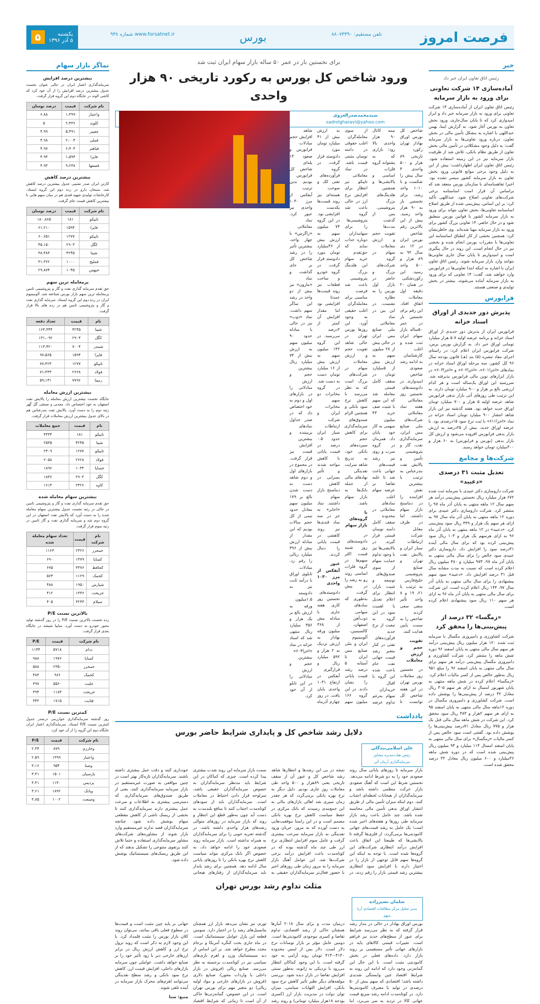فرصت امروز
تلفن مستقیم: ۸۸۰۷۳۳۹۰ بورس www.forsatnet.ir شماره ۹۳۸
یکشنبه
۵ آذر ۱۳۹۶ ۵
خبر
رئیس اتاق تعاون ایران خبر داد
آماده‌سازی ۱۴ شرکت تعاونی برای ورود به بازار سرمایه
رئیس اتاق تعاون ایران از آماده‌سازی ۱۴ شرکت تعاونی برای ورود به بازار سرمایه خبر داد و ابراز امیدواری کرد که تا پایان سال‌جاری، ورود بخش تعاون به بورس آغاز شود. به گزارش ایبنا، بهمن عبداللهی با اشاره به مشکل تأمین مالی در بخش تعاون، درباره ورود تعاونی‌ها به بازار سرمایه گفت: به دلیل وجود مشکلاتی در تأمین مالی بخش تعاون از طریق نظام بانکی، تلاش شد از ظرفیت بازار سرمایه نیز در این زمینه استفاده شود. رئیس اتاق تعاون ایران اظهارداشت: پیش از این به دلیل وجود برخی موانع قانونی ورود بخش تعاون به بازار سرمایه کشور میسر نشده بود. اخیرا تفاهمنامه‌ای با سازمان بورس منعقد شد که براساس آن قرار است اساسنامه برخی شرکت‌های تعاونی اصلاح شود. عبداللهی تأکید کرد: بر این اساس، پیش‌بینی شده از طریق اصلاح اساسنامه تعاونی‌ها، بخش تعاون بتواند برای ورود به بازار سرمایه کشور با قوانین بورس منطبق شود و در حال حاضر، ۱۴ تعاونی بزرگ کشور برای ورود به بازار سرمایه مهیا شده‌اند. وی خاطرنشان کرد: همچنین بخشی از کار انطباق اساسنامه این تعاونی‌ها با مقررات بورس انجام شده و بخشی نیز در حال انجام است. این روند در حال پیگیری است و امیدواریم تا پایان سال جاری تعاونی‌ها بتوانند وارد بازار سرمایه شوند. رئیس اتاق تعاون ایران با اشاره به اینکه ابتدا تعاونی‌ها در فرابورس وارد خواهند شد، گفت: ۱۴ تعاونی که برای ورود به بازار سرمایه آماده می‌شوند، بیشتر در بخش تولیدی و صنعتی هستند.
فرابورس
پذیرش دور جدیدی از اوراق اسناد خزانه
فرابورس ایران از پذیرش دور جدیدی از اوراق اسناد خزانه و برنامه عرضه اولیه ۵.۷ هزار میلیارد تومانی اوراق خبر داد. به گزارش بورس پرس، شرکت فرابورس ایران اعلام کرد: در راستای اجرای مفاد تبصره (۵) بند (هـ) قانون بودجه سال ۹۶ کل کشور، سه مرحله اوراق اسناد خزانه در نمادهای «اخزا۶۰۱»، «اخزا۶۰۲» و «اخزا۶۰۳» در بازار ابزارهای نوین مالی فرابورس پذیرفته شد. سررسید این اوراق یک‌ساله است و هر کدام ارزشی بالغ بر هزار و ۹۰۰ میلیارد تومان دارند. به این ترتیب طی روزهای آتی بازار بدهی فرابورس شاهد عرضه اولیه ۵ هزار و ۷۰۰ میلیارد تومان اوراق جدید خواهد بود. هفته گذشته نیز این بازار شاهد انتشار ۹۰۰ میلیارد تومان اسناد خزانه در نماد «اخزا۶۱۱» با ثبت نرخ سود ۱۵درصدی بود. با عرضه اوراق جدید، بیش از ۲۵درصد به ارزش بازار بدهی فرابورس افزوده می‌شود و ارزش کل بازار بدهی (بورس و فرابورس) به ۶۰ هزار و ۳۰۰میلیارد تومان خواهد رسید.
شرکت‌ها و مجامع
تعدیل مثبت ۳۱ درصدی «دعبید»
شرکت داروسازی دکتر عبیدی با سرمایه ثبت شده ۶۷۲ هزار میلیارد ریال نخستین پیش‌بینی درآمد هر سهم سال ۱۲ ماهه منتهی به پایان آذر ماه ۹۷ را منتشر کرد. شرکت داروسازی دکتر عبیدی برای دوره ۱۲ ماهه منتهی به پایان آذر ماه سال ۹۷ به ازای هر سهم یک هزار و ۴۴۹ ریال سود پیش‌بینی کرد. «دعبید» در ۱۲ ماهه منتهی به پایان آذر ماه ۹۶ به ازای هرسهم یک هزار و ۱۰۳ ریال سود پیش‌بینی کرده بود که برای سال مالی آینده ۳۱درصد سود را افزایش داد. داروسازی دکتر عبیدی سود خالص را برای سال مالی منتهی به پایان آذر ماه ۹۷، ۹۷۳ میلیارد و ۴۸۰ میلیون ریال اعلام کرده است که نسبت به مدت مشابه سال قبل ۳۱ درصد افزایش داد. «دعبید» سود سهم پیشنهادی را برای سال مالی منتهی به پایان آذر سال ۹۷، ۱۴۴ ریال اعلام کرده است. این شرکت برای سال مالی منتهی به پایان آذر ماه ۹۶ به ازای هر سهم ۱۱۰ ریال سود پیشنهادی اعلام کرده است.
«زمگسا» ۳۲ درصد از پیش‌بینی‌ها را محقق کرد
شرکت کشاورزی و دامپروری مگسال با سرمایه ثبت شده ۱۲۰ هزار میلیون ریال پیش‌بینی درآمد هر سهم سال مالی منتهی به پایان اسفند ۹۶ دوره شش ماهه را منتشر کرد. شرکت کشاورزی و دامپروری مگسال پیش‌بینی درآمد هر سهم برای سال مالی منتهی به پایان اسفند ۹۶ را مبلغ ۹۵۱ ریال به‌طور خالص پس از کسر مالیات اعلام کرد. «زمگسا» اعلام کرده در شش ماهه منتهی به پایان شهریور امسال به ازای هر سهم ۳۰۵ ریال معادل ۳۲ درصد از پیش‌بینی‌ها را پوشش داده است. شرکت کشاورزی و دامپروری مگسال در دوره ۱۲ماهه سال مالی منتهی به پایان اسفند ۹۵ به ازای هر سهم ۲هزار و ۴۸۳ ریال سود محقق کرد. این شرکت در شش ماهه سال مالی قبل یک هزار و ۷۷۵ ریال معادل ۷۱درصد پیش‌بینی‌ها را پوشش داده بود. گفتنی است سود خالص پس از کسر مالیات «زمگسال» برای سال مالی منتهی به پایان اسفند امسال ۱۱۴ میلیارد و ۹۳ میلیون ریال پیش‌بینی شده است که در دوره شش ماهه ۳۶میلیارد و ۶۰۰ میلیون ریال معادل ۳۲ درصد محقق شده است.
برای نخستین بار در عمر ۵۰ ساله بازار سهام ایران ثبت شد
ورود شاخص کل بورس به رکورد تاریخی ۹۰ هزار واحدی
سیدمحمدصدرالغروی
sadrolgharavi@yahoo.com
شاخص کل بورس اوراق بهادار تهران رکورد تاریخی ۸۹ هزار و ۵۰۰ واحدی ۴ سال پیش را شکست و با ۱۰۱۰ واحد رشد، برای نخستین بار به ۹۰ هزار واحد رسید. پیش از این بالاترین رقم شاخص بورس ایران در ۱۲ دی سال ۹۲ به ۸۹ هزار و ۵۰۰ واحد رسید. این رکوردشکنی در همان ۲۰ دقیقه اول معاملات اتفاق افتاد. این رقم برای نخستین بار در عمر ۵۰ساله بازار سهام ایران ثبت شده و اغلب کارشناسان به ادامه رشد صعودی شاخص امیدوارند. در دادوستدهای نخستین روز معاملاتی هفته نماد معاملاتی شرکت‌های ملی صنایع مس ایران، سرمایه‌گذاری نفت، گاز و پتروشیمی تأمین و پالایش نفت بندرعباس به ترتیب با بیشترین نقش افزاینده را در دماسنج بازار سهام داشتند، اما در طرف مقابل شرکت ارتباطات سیار ایران و پالایش نفت تهران و صنایع پتروشیمی خلیج‌فارس به ترتیب با ۲۱، ۱۹ و ۸ واحد تأثیر منفی سعی کردند شاخص را به سمت پایین هدایت کنند.
تقویت حجم و ارزش معاملات
در نخستین روز معاملات بورس تهران در این هفته شاخص کل توانست تا نیمه کانال ۹۰ هزار واحدی بالا رود؛ بازاری که به پشتوانه گروه فلزات اساسی و پالایشی‌ها و همچنین هلدینگ‌های بزرگ پتروشیمی، پس از گذشت مدت‌ها تقویت حجم و ارزش معاملات سهام در گروه شرکت‌های بزرگ و حاضر در بازار اول بورس را به نظاره نشست. در این بین در نماد معاملاتی ملی صنایع مس ایران در حالی بیش از ۲۸ میلیون سهم به ارزش بیش از ۵میلیارد تومان در سقف کامل قیمتی معامله شد که این سهم با تثبیت صف خرید ۴۳ میلیون سهمی به کار خود پایان داد. همزمان در گروه سرب و روی نیز رشد قیمت‌های جهانی باعث شد تا غلبه تقاضا بر عرضه سهام اغلب نمادهای معاملاتی در محدوده سقف کامل دامنه نوسان قیمتی قرار گیرند. در پالایشی‌ها نیز با وجود تداوم حمایت سهام از سوی صندوق‌های توسعه و تثبیت بازار، انتظار برای اعلام تعدیل با اهمیت سود در این گروه به تبعیت از نرخ جدید فرآورده‌های نفتی در کنار متغیر رشد قیمت جهانی نفت خام باعث شده این گروه با اقبال خریداران سهام به‌رغم تداوم عرضه از سوی معامله‌گران اغلب حقوقی در دامنه نوسان مثبتی قیمت باشد. در نماد معاملاتی تاپیکو نیز انتظار برای افزایش نرخ ارز در حالی باعث شد گروه پتروشیمی‌ها را برای سهامداران دوباره جذاب نماید که حق‌تقدم خرید سهام این هلدینگ بزرگ پتروشیمی باعث شد فرصت مناسبی برای معامله‌گران اغلب حقیقی به وجود آورد. این روزها بورس تهران در حالی شاهد تقویت حجم و ارزش معاملات سهام در شرکت‌های بزرگ است که به نظر می‌رسد با کاهش نرخ سود بانکی و همچنین الزام صندوق‌های سرمایه‌گذاری برای کاهش حجم سپرده‌های بانکی خود، به تدریج شاهد سرایت نقدینگی نهادهای مالی از جمله بانک‌ها به بازار سهام باشد.
با گروه‌های بازار سهام
در دادوستدهای روز شنبه قیمت اکثر سهم‌ها در گروه فلزات اساسی روند رو به رشد را در پیش گرفت، به‌طوری که نمادهای سهامی ذوب‌آهن اصفهان، کالسیمین، آلومینیوم ایران و ملی صنایع مس ایران تا آستانه ۵ درصد رشد قیمت پایانی را نشان دادند. در این گروه ۱۶۶ میلیون سهم به ارزش بیش از ۴۱ میلیارد تومان مورد دادوستد قرار گرفت. در گروه فرآورده‌های نفتی کک و سوخت هسته‌ای نیز روند قیمت‌ها یکدست افزایشی بود. در این گروه ۷۴ میلیون سهم به ارزش بیش از ۳۶میلیارد تومان مورد دادوستد قرار گرفت. در گروه خودرو و ساخت قطعات نیز روند قیمت‌ها عمدتا افزایشی بود اما مقدار افزایش آن کمتر از ۲درصد می‌رسید. در این گروه ۱۴۲ میلیون سهم به ارزش بیش از ۱۶ میلیارد تومان دست به دست شد. در گروه مخابرات دو سهم مخابرات ایران و شرکت ارتباطات سیار ایران حدود ۰.۵ درصد در قیمت پایانی با کاهش مواجه شدند و تأثیر بسزایی در کاهش دماسنج بازار سهام داشتند. نماد «اخابر» به جز در سه نماد قندی‌ها نیز روند کاهشی در قیمت پایانی را دنبال کردند.
عبور آیفکس از مرز ۱۰۳۰ واحدی
دادوستدهای نخستین روز کاری هفته جاری با مبادله بیش از ۳۶۸ میلیون ورقه بهادار به ارزش نزدیک به ۲ هزار و ۵۹۲ میلیارد ریال و قرارگیری آیفکس در ارتفاع ۱۰۳۱ واحدی پایان یافت. در روز چهارم آذرماه شاهد افزایش حجم مبادلات فرابورس و صعود ۱۴ پله‌ای شاخص کل فرابورس بودیم. بدین ترتیب آیفکس از مرز ۱۰۳۰ واحدی نیز عبور کرد. نماد معاملاتی «زاگرس» با چهار واحد، بیشترین تأثیر را در رشد شاخص کل بر جای گذاشت و نماد «مارون» نیز بیش از دو واحد در رشد این نماگر سهم داشت. نماد «ذوب» نیز در حالی با مبادله حدود ۹۰ میلیون سهم به ارزش بیش از ۷۳ میلیارد ریال بیشترین حجم و ارزش مبادلاتی را در بازارهای اول و دوم به خود اختصاص داد که در صدر جداول نمادهای پربیننده و بیشترین افزایش قیمت نیز قرار گرفت. در مجموع در بازارهای اول و دوم شاهد دست به دست شدن بالغ بر ۱۷۹ میلیون سهم معادل حدود نیمی از کل حجم مبالات بودیم که این مقدار از مبادله ارزش بیش از ۳۹۶ میلیارد ریالی را رقم زد. مبادلات تابلوی اوراق با درآمد ثابت نیز به دادوستد ۱.۵میلیون ورقه به ارزش بالغ بر یک هزار و ۳۵۶ میلیارد ریال منتهی شد که اسناد خزانه در نماد «اخزا۶۰۴» بیشترین حجم و ارزش مبادلاتی را در این تابلو از آن خود کرد.
یادداشت
دلایل رشد شاخص کل و پایداری شرایط حاضر بورس
علی اسلامی‌بیدگلی
رئیس هیات‌مدیره مشاور سرمایه‌گذاری آرمان آتی
بازار سرمایه تا روزهای پایانی سال روند صعودی خود را به دو شرط ادامه می‌دهد. نخستین شرط این است که آهنگ صعودی بازار حرکت منظمی داشته باشد و سرمایه‌گذاران از هیجانات لحظه‌ای اجتناب کنند. دوم اینکه میزان تأمین مالی از طریق انتشار اوراق بدهی تأمین مالی محاسبه شده باشد. چند عامل باعث رشد بازار سرمایه طی روزها و هفته‌های اخیر شده است؛ یک عامل به رشد قیمت‌های جهانی کامودیتی‌ها برمی‌گردد، از فلزی‌ها گرفته تا پالایشی‌ها که طبیعتا این اتفاق باعث افزایش درآمد انتظاری شرکت‌های این گروه‌ها شده است. با توجه به اینکه این گروه‌ها سهم قابل توجهی از بازار را در اختیار دارند با افزایش سود انتظاری بیشترین رشد قیمتی بازار را رقم زدند، در نتیجه در پی این رشدها و انتظارها شاهد رشد شاخص کل و عبور آن از سقف تاریخی یعنی ۸۹هزار و ۵۰۰ واحد طی معاملات روز جاری بودیم. دلیل دیگر به نرخ بهره بانکی برمی‌گردد که هر چقدر زمان سپری شد اهالی بازارهای مالی به این جمع‌بندی رسیدند که بانک مرکزی در حفظ سیاست کاهش نرخ بهره بانکی مصمم است و در این راستا موفقیت‌هایی به دست آورده که به مرور، جریان ورود نقدینگی به بازار سرمایه سرعت بیشتری گرفت و عامل سوم افزایش انتظاری نرخ ارز طی چند ماه گذشته بوده که در کوتاه‌مدت باعث افزایش درآمد برخی شرکت‌ها شد. این عوامل آهنگ بازار سرمایه را به مرور زمان طی روزهای اخیر با حضور فعال‌تر سرمایه‌گذاران حقیقی به سمت بازار سرمایه این روند شدت بیشتری پیدا کرده است. چیزی که کماکان در این شرایط باید مدنظر سرمایه‌گذاران به خصوص سرمایه‌گذاران حقیقی باشد، سرلوحه قرار دادن احتیاط در معاملات است. سرمایه‌گذاران باید از سودهای کوتاه‌مدت اجتناب کنند تا منافع بلندمدت به دست آید چون به‌طور قطع این انتظار و روند که بازار سرمایه در روزهای متوالی رشدهای هزار واحدی داشته باشد، در گذشته تجربه خوبی را برای سرمایه‌گذاران به همراه نداشته است. بازار سرمایه روند صعودی خود را ادامه خواهد داد، به خصوص اگر بانک مرکزی بتواند سیاست کاهش نرخ بهره بانکی را تا روزهای پایانی سال ادامه دهد. همچنین برای رشد پایدار باید سرمایه‌گذاران از رفتارهای هیجانی خودداری کنند و دقت عمل بیشتری داشته باشند. سرمایه‌گذاران تازه‌کار بهتر است در چنین مواقعی به صورت غیرمستقیم در بازار سرمایه سرمایه‌گذاری کنند، یعنی از طریق صندوق‌های سرمایه‌گذاری که دسترسی بیشتری به اطلاعات و سرعت عمل بیشتری دارند سرمایه‌گذاری کنند تا بخشی از ریسک ناشی از کاهش مقطعی سهام پوشش داده شود. چنانچه سرمایه‌گذاران قصد ندارند غیرمستقیم وارد بازار شوند از مشاوره‌های شرکت‌های مشاور سرمایه‌گذاری استفاده و حتما تلاش کنند پرتفوی متنوعی را تشکیل بدهند که از این طریق ریسک‌های سیستماتیک پوشش داده شود.
مثلث تداوم رشد بورس تهران
سلمان نصیرزاده
مدیر تحلیل مرکز مطالعات اقتصادی آریا سهم
بورس اوراق بهادار در حالی در مدار رشد قرار گرفته که به نظر می‌رسد شرایط برای عبور از سطح‌های جدید نیز فراهم است. تغییرات قیمتی کالاهای پایه در بازارهای جهانی تأثیر مستقیمی بر روند بازار دارد. داده‌های فعلی در بخش کامودیتی مثبت است. با این حال این گمانه‌زنی وجود دارد که ادامه این روند به شرایط اقتصاد چین وابستگی شدیدی داشته باشد؛ اقتصادی که سهم بیش از ۵۰ درصدی در تولید یا مصرف کامودیتی‌ها دارد. در کوتاه‌مدت ادامه رشد سریع قیمت جهانی کالا در تردید به سر می‌برد، اما درمیان مدت و برای سال ۲۰۱۸ آمارها همچنان حاکی از رشد اقتصادی، تداوم تقاضا و کسری موجودی کامودیتی‌ها است. دومین عامل مؤثر بر بازار نوسانات نرخ دلار است. دلار پس از لمس محدوده ۴۱۴۰-۴۱۳۰ تومان روند آرامی به خود گرفته است. با این وجود کماکان انتظار می‌رود با نزدیکی به ژانویه، به‌طور سنتی افزایش تقاضا در بازار دیده شود. بررسی مولفه‌های دیگر نظیر تأثیر کاهش نرخ سود بانکی، افزایش التهابات سیاسی، میزان توان دولت در مدیریت بازار ارز (کسری بودجه ۱۸هزار میلیارد تومانی) و روند رشد تورم، نیز نشان می‌دهد بازار ارز همچنان پتانسیل‌های رشد را در اختیار دارد. سومین قطعه این پازل عوامل سیستماتیک است. در ماه جاری بحث کنگره آمریکا و برجام مجدد مطرح خواهد شد. بر این اساس از دید سیستماتیک وزن و اهرم بازی‌های سیاسی نیز در کوتاه‌مدت برجسته به نظر می‌رسد. صنایع ریالی (فروش در بازار داخلی یا واردات محور)، صنایع دلاری (فروش در بازارهای خارجی و مواد اولیه ریالی) دو متغیر مهم برای بورس تهران است. در این خصوص، گمانه‌زنی‌ها حاکی از آن است تا زمانی که شرایط اقتصاد جهانی بر پایه چین مثبت است و قیمت‌ها در سطوح فعلی باقی بمانند، می‌توان روند کلان بازار بورس را مثبت قلمداد کرد. با این وجود لازم به ذکر است که روند نزول نرخ ارز و کاهش ارزش ریال در برابر ارزهای خارجی دیر یا زود تأثیر خود را بر صنایع خواهد داشت. عواملی چون سرمایه بازارهای داخلی، افزایش قیمت ارز، کاهش نرخ سود بانکی و رشد سطح نقدینگی می‌توانند اهرم‌های محرک بازار سرمایه در آینده تلقی شوند.
منبع: سنا
نماگر بازار سهام
بیشترین درصد افزایش
سرمایه‌گذاری اعتبار ایران در حالی عنوان نخست جدول بیشترین درصد افزایش را از آن خود کرد که کاشی الوند در جایگاه دوم این گروه قرار گرفت.
| نام شرکت | قیمت | درصد نوسان |
| --- | --- | --- |
| واعتبار | ۱،۳۹۹ | ۶.۸۸ |
| کلوند | ۲،۴۳۶ | ۵ |
| چفیبر | ۵،۴۹۱ | ۴.۹۹ |
| فملی | ۲،۰۰۴ | ۴.۹۸ |
| فباهنر | ۶،۴۰۳ | ۴.۹۷ |
| فایرا | ۱،۵۹۴ | ۴.۹۴ |
| قصفها | ۹،۲۳۸ | ۴.۹۳ |
بیشترین درصد کاهش
کارتن ایران صدر نشینی جدول بیشترین درصد کاهش شد. سبحان دارو در رده دوم این گروه ایستاد. کارخانجات تولیدی شهید قندی هم در میان سهم هایی با بیشترین کاهش قیمت جای گرفت.
| نام شرکت | قیمت | درصد نوسان |
| --- | --- | --- |
| تاپیکو | ۱۸۱ | ۱۸۰.۸۶۵ |
| فایرا | ۱۵۹۴ | ۶۱.۲۱۰ |
| تاپیکو | ۱۲۷۷ | ۶۰.۶۵۱ |
| کگل | ۲۹۰۳ | ۴۵.۱۵۰ |
| شپنا | ۴۲۴۵ | ۳۸.۴۸۳ |
| فملیح | ۱۰۰۰ | ۳۱.۳۶۲ |
| خبهمن | ۱۰۴۵ | ۲۹.۸۷۴ |
پرمعامله ترین سهم
حق تقدم سرمایه گذاری نفت و گاز و پتروشیمی تامین پرمعامله ترین سهم بازار بورس شناخته شد. آلومینیوم ایران در رده دوم این گروه ایستاد. سرمایه گذاری نفت و گاز و پتروشیمی تامین هم در رده های بالا قرار گرفت.
| نام | قیمت | تعداد دفعه |
| --- | --- | --- |
| شپنا | ۴۲۴۵ | ۱۶۳،۳۴۴ |
| کگل | ۲۹۰۳ | ۱۳۱،۰۹۲ |
| شبندر | ۷۰۰۴ | ۱۱۳،۴۲۰ |
| فایرا | ۱۵۹۴ | ۹۷،۵۶۵ |
| تاپیکو | ۱۲۷۷ | ۷۷،۴۲۳ |
| فولاد | ۲۶۲۸ | ۷۱،۳۳۳ |
| رمپنا | ۷۷۹۶ | ۵۹،۱۴۱ |
بیشترین ارزش معامله
جایگاه نخست بیشترین ارزش معامله را پالایش نفت اصفهان به خود اختصاص داد. معدنی و صنعتی گل گهر رتبه دوم را به دست آورد. پالایش نفت بندرعباس هم در بالای جدول بیشترین ارزش معاملات قرار گرفت.
| نام | قیمت | جمع معاملات |
| --- | --- | --- |
| تاپیکو | ۱۸۱ | ۴۳۳۴ |
| شپنا | ۴۲۴۵ | ۲۵۳۵ |
| تاپیکو | ۱۲۷۷ | ۲۴۰۹ |
| فولاد | ۲۶۲۸ | ۲۰۵۸ |
| خساپا | ۱۰۳۴ | ۱۸۹۶ |
| کگل | ۲۹۰۳ | ۱۸۳۶ |
| کاوه | ۲۴۲۶ | ۱۶۱۴ |
بیشترین سهام معامله شده
حق تقدم سرمایه گذاری نفت و گاز و پتروشیمی تامین در حالی در رتبه نخست جدول بیشترین سهام معامله شده را به دست آورد که پالایش نفت اصفهان در این گروه دوم شد و سرمایه گذاری نفت و گاز تامین در رتبه سوم قرار گرفت.
| نام شرکت | قیمت | تعداد سهام معامله شده |
| --- | --- | --- |
| خمحرر | ۲۳۲۶ | ۱۱۶۳ |
| کساپا | ۱۳۷۹ | ۶۹۰ |
| کحافظ | ۳۳۷۶ | ۶۷۵ |
| کخمک | ۱۱۲۹ | ۵۶۴ |
| شپارس | ۱۹۵۰ | ۴۸۸ |
| خریخت | ۱۳۳۶ | ۴۱۲ |
| سیلام | ۳۲۴۳ | ۴۰۵ |
بالاترین نسبت P/E
رده نخست بالاترین نسبت P/E را در روز گذشته تولید محور خودرو به دست آورد. ساپیا شیشه در جایگاه بعدی قرار گرفت.
| نام شرکت | قیمت | P/E |
| --- | --- | --- |
| ددام | ۵۷۱۸ | ۱۱۴۴ |
| کساپا | ۱۹۷۶ | ۹۸۸ |
| خمحرر | ۲۳۵۰ | ۵۸۸ |
| کخمک | ۹۶۶ | ۴۸۳ |
| خلنت | ۵۵۶۰ | ۳۹۷ |
| خریخت | ۱۱۸۳ | ۳۹۴ |
| قثابت | ۱۷۱۵ | ۳۴۳ |
کمترین نسبت P/E
روز گذشته سرمایه‌گذاری خوارزمی درصدر جدول کمترین نسبت P/E ایستاد. سرمایه‌گذاری اعتبار ایران جایگاه دوم این گروه را از آن خود کرد.
| نام شرکت | قیمت | P/E |
| --- | --- | --- |
| وخارزم | ۸۷۹ | ۲.۳۴ |
| واعتبار | ۱۳۹۹ | ۲.۵۹ |
| وصنا | ۹۵۴ | ۳.۱۶ |
| پارسیان | ۱۵۰۱ | ۳.۳۱ |
| پردیس | ۱۱۴۰ | ۳.۴۱ |
| وبانک | ۱۸۹۲ | ۳.۶۱ |
| وصنعت | ۱۰۰۲ | ۳.۸۵ |